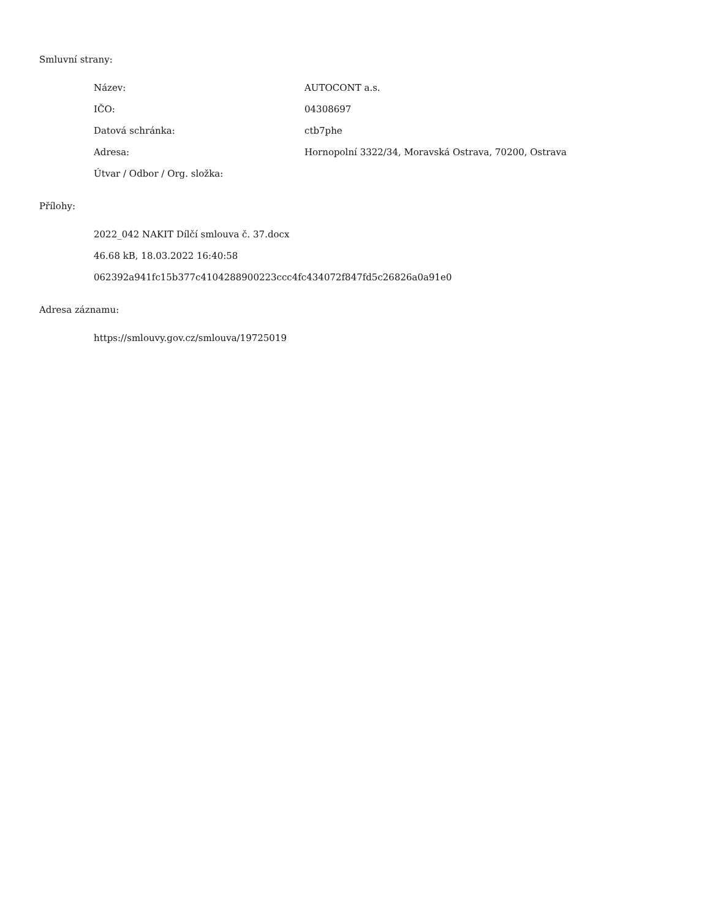Smluvní strany:
| Název: | AUTOCONT a.s. |
| IČO: | 04308697 |
| Datová schránka: | ctb7phe |
| Adresa: | Hornopolní 3322/34, Moravská Ostrava, 70200, Ostrava |
| Útvar / Odbor / Org. složka: | |
Přílohy:
2022_042 NAKIT Dílčí smlouva č. 37.docx
46.68 kB, 18.03.2022 16:40:58
062392a941fc15b377c4104288900223ccc4fc434072f847fd5c26826a0a91e0
Adresa záznamu:
https://smlouvy.gov.cz/smlouva/19725019